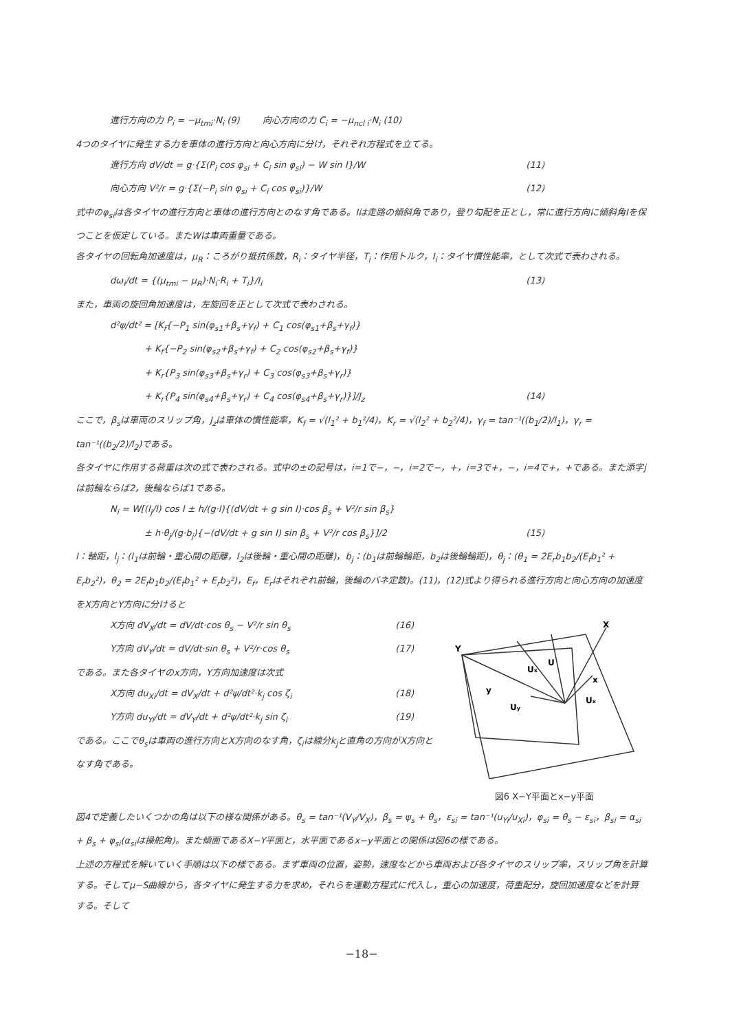進行方向の力 P<sub>i</sub> = −μ<sub>tmi</sub>·N<sub>i</sub> (9) 向心方向の力 C<sub>i</sub> = −μ<sub>ncl i</sub>·N<sub>i</sub> (10)
4つのタイヤに発生する力を車体の進行方向と向心方向に分け，それぞれ方程式を立てる。
進行方向 dV/dt = g·{Σ(P<sub>i</sub> cos φ<sub>si</sub> + C<sub>i</sub> sin φ<sub>si</sub>) − W sin I}/W (11)
向心方向 V²/r = g·{Σ(−P<sub>i</sub> sin φ<sub>si</sub> + C<sub>i</sub> cos φ<sub>si</sub>)}/W (12)
式中のφ<sub>si</sub>は各タイヤの進行方向と車体の進行方向とのなす角である。Iは走路の傾斜角であり，登り勾配を正とし，常に進行方向に傾斜角Iを保つことを仮定している。またWは車両重量である。
各タイヤの回転角加速度は，μ<sub>R</sub>：ころがり抵抗係数，R<sub>i</sub>：タイヤ半径，T<sub>i</sub>：作用トルク，I<sub>i</sub>：タイヤ慣性能率，として次式で表わされる。
dω<sub>i</sub>/dt = {(μ<sub>tmi</sub> − μ<sub>R</sub>)·N<sub>i</sub>·R<sub>i</sub> + T<sub>i</sub>}/I<sub>i</sub> (13)
また，車両の旋回角加速度は，左旋回を正として次式で表わされる。
d²ψ/dt² = [K<sub>f</sub>{−P<sub>1</sub> sin(φ<sub>s1</sub>+β<sub>s</sub>+γ<sub>f</sub>) + C<sub>1</sub> cos(φ<sub>s1</sub>+β<sub>s</sub>+γ<sub>f</sub>)}
+ K<sub>f</sub>{−P<sub>2</sub> sin(φ<sub>s2</sub>+β<sub>s</sub>+γ<sub>f</sub>) + C<sub>2</sub> cos(φ<sub>s2</sub>+β<sub>s</sub>+γ<sub>f</sub>)}
+ K<sub>r</sub>{P<sub>3</sub> sin(φ<sub>s3</sub>+β<sub>s</sub>+γ<sub>r</sub>) + C<sub>3</sub> cos(φ<sub>s3</sub>+β<sub>s</sub>+γ<sub>r</sub>)}
+ K<sub>r</sub>{P<sub>4</sub> sin(φ<sub>s4</sub>+β<sub>s</sub>+γ<sub>r</sub>) + C<sub>4</sub> cos(φ<sub>s4</sub>+β<sub>s</sub>+γ<sub>r</sub>)}]/J<sub>z</sub> (14)
ここで，β<sub>s</sub>は車両のスリップ角，J<sub>z</sub>は車体の慣性能率，K<sub>f</sub> = √(l<sub>1</sub>² + b<sub>1</sub>²/4)，K<sub>r</sub> = √(l<sub>2</sub>² + b<sub>2</sub>²/4)，γ<sub>f</sub> = tan⁻¹((b<sub>1</sub>/2)/l<sub>1</sub>)，γ<sub>r</sub> = tan⁻¹((b<sub>2</sub>/2)/l<sub>2</sub>)である。
各タイヤに作用する荷重は次の式で表わされる。式中の±の記号は，i=1で−，−，i=2で−，+，i=3で+，−，i=4で+，+である。また添字jは前輪ならば2，後輪ならば1である。
N<sub>i</sub> = W[(l<sub>j</sub>/l) cos I ± h/(g·l){(dV/dt + g sin I)·cos β<sub>s</sub> + V²/r sin β<sub>s</sub>}
± h·θ<sub>j</sub>/(g·b<sub>j</sub>){−(dV/dt + g sin I) sin β<sub>s</sub> + V²/r cos β<sub>s</sub>}]/2 (15)
l：軸距，l<sub>j</sub>：(l<sub>1</sub>は前輪・重心間の距離，l<sub>2</sub>は後輪・重心間の距離)，b<sub>j</sub>：(b<sub>1</sub>は前輪輪距，b<sub>2</sub>は後輪輪距)，θ<sub>j</sub>：(θ<sub>1</sub> = 2E<sub>r</sub>b<sub>1</sub>b<sub>2</sub>/(E<sub>f</sub>b<sub>1</sub>² + E<sub>r</sub>b<sub>2</sub>²)，θ<sub>2</sub> = 2E<sub>f</sub>b<sub>1</sub>b<sub>2</sub>/(E<sub>f</sub>b<sub>1</sub>² + E<sub>r</sub>b<sub>2</sub>²)，E<sub>f</sub>，E<sub>r</sub>はそれぞれ前輪，後輪のバネ定数)。(11)，(12)式より得られる進行方向と向心方向の加速度をX方向とY方向に分けると
Y
X
U
Ux
x
y
Ux
Uy
図6 X−Y平面とx−y平面
X方向 dV<sub>X</sub>/dt = dV/dt·cos θ<sub>s</sub> − V²/r sin θ<sub>s</sub> (16)
Y方向 dV<sub>Y</sub>/dt = dV/dt·sin θ<sub>s</sub> + V²/r·cos θ<sub>s</sub> (17)
である。また各タイヤのx方向，Y方向加速度は次式
X方向 du<sub>Xi</sub>/dt = dV<sub>X</sub>/dt + d²ψ/dt²·k<sub>j</sub> cos ζ<sub>i</sub> (18)
Y方向 du<sub>Yi</sub>/dt = dV<sub>Y</sub>/dt + d²ψ/dt²·k<sub>j</sub> sin ζ<sub>i</sub> (19)
である。ここでθ<sub>s</sub>は車両の進行方向とX方向のなす角，ζ<sub>i</sub>は線分k<sub>j</sub>と直角の方向がX方向となす角である。
図4で定義したいくつかの角は以下の様な関係がある。θ<sub>s</sub> = tan⁻¹(V<sub>Y</sub>/V<sub>X</sub>)，β<sub>s</sub> = ψ<sub>s</sub> + θ<sub>s</sub>，ε<sub>si</sub> = tan⁻¹(u<sub>Yi</sub>/u<sub>Xi</sub>)，φ<sub>si</sub> = θ<sub>s</sub> − ε<sub>si</sub>，β<sub>si</sub> = α<sub>si</sub> + β<sub>s</sub> + φ<sub>si</sub>(α<sub>si</sub>は操舵角)。また傾面であるX−Y平面と，水平面であるx−y平面との関係は図6の様である。
上述の方程式を解いていく手順は以下の様である。まず車両の位置，姿勢，速度などから車両および各タイヤのスリップ率，スリップ角を計算する。そしてμ−S曲線から，各タイヤに発生する力を求め，それらを運動方程式に代入し，重心の加速度，荷重配分，旋回加速度などを計算する。そして
−18−